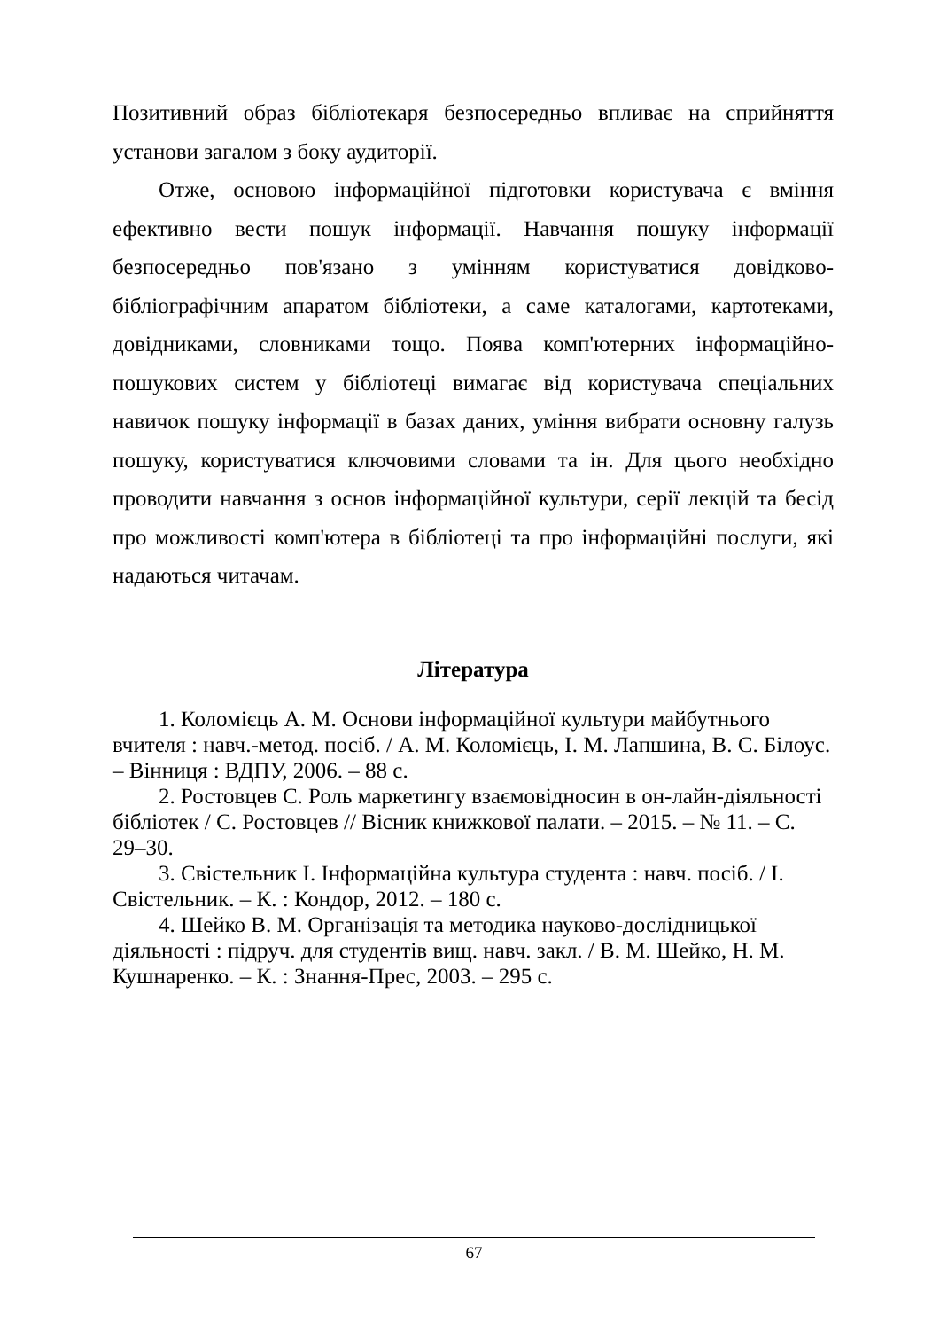Позитивний образ бібліотекаря безпосередньо впливає на сприйняття установи загалом з боку аудиторії.
Отже, основою інформаційної підготовки користувача є вміння ефективно вести пошук інформації. Навчання пошуку інформації безпосередньо пов'язано з умінням користуватися довідково-бібліографічним апаратом бібліотеки, а саме каталогами, картотеками, довідниками, словниками тощо. Поява комп'ютерних інформаційно-пошукових систем у бібліотеці вимагає від користувача спеціальних навичок пошуку інформації в базах даних, уміння вибрати основну галузь пошуку, користуватися ключовими словами та ін. Для цього необхідно проводити навчання з основ інформаційної культури, серії лекцій та бесід про можливості комп'ютера в бібліотеці та про інформаційні послуги, які надаються читачам.
Література
1. Коломієць А. М. Основи інформаційної культури майбутнього вчителя : навч.-метод. посіб. / А. М. Коломієць, І. М. Лапшина, В. С. Білоус. – Вінниця : ВДПУ, 2006. – 88 с.
2. Ростовцев С. Роль маркетингу взаємовідносин в он-лайн-діяльності бібліотек / С. Ростовцев // Вісник книжкової палати. – 2015. – № 11. – С. 29–30.
3. Свістельник І. Інформаційна культура студента : навч. посіб. / І. Свістельник. – К. : Кондор, 2012. – 180 с.
4. Шейко В. М. Організація та методика науково-дослідницької діяльності : підруч. для студентів вищ. навч. закл. / В. М. Шейко, Н. М. Кушнаренко. – К. : Знання-Прес, 2003. – 295 с.
67